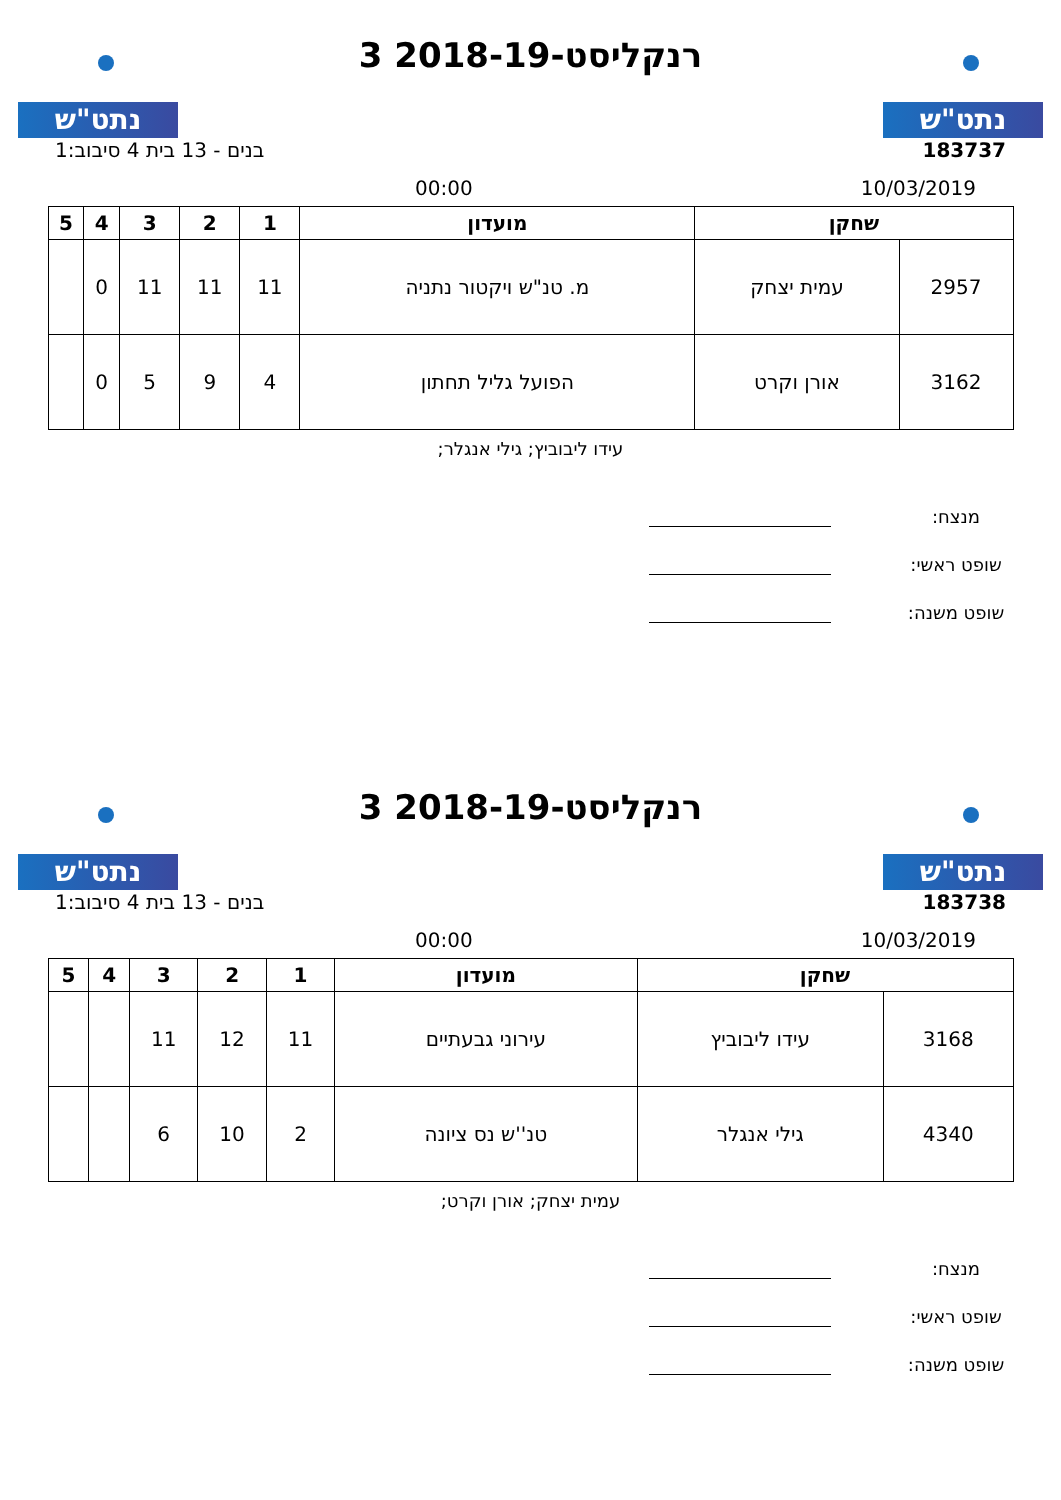נתט"ש
רנקליסט-2018-19 3
נתט"ש
183737 בנים - 13 בית 4 סיבוב:1
10/03/2019 00:00
| שחקן | | מועדון | 1 | 2 | 3 | 4 | 5 |
| --- | --- | --- | --- | --- | --- | --- | --- |
| 2957 | עמית יצחק | מ. טנ"ש ויקטור נתניה | 11 | 11 | 11 | 0 | |
| 3162 | אורן וקרט | הפועל גליל תחתון | 4 | 9 | 5 | 0 | |
עידו ליבוביץ; גילי אנגלר;
מנצח:
שופט ראשי:
שופט משנה:
נתט"ש
רנקליסט-2018-19 3
נתט"ש
183738 בנים - 13 בית 4 סיבוב:1
10/03/2019 00:00
| שחקן | | מועדון | 1 | 2 | 3 | 4 | 5 |
| --- | --- | --- | --- | --- | --- | --- | --- |
| 3168 | עידו ליבוביץ | עירוני גבעתיים | 11 | 12 | 11 | | |
| 4340 | גילי אנגלר | טנ''ש נס ציונה | 2 | 10 | 6 | | |
עמית יצחק; אורן וקרט;
מנצח:
שופט ראשי:
שופט משנה: